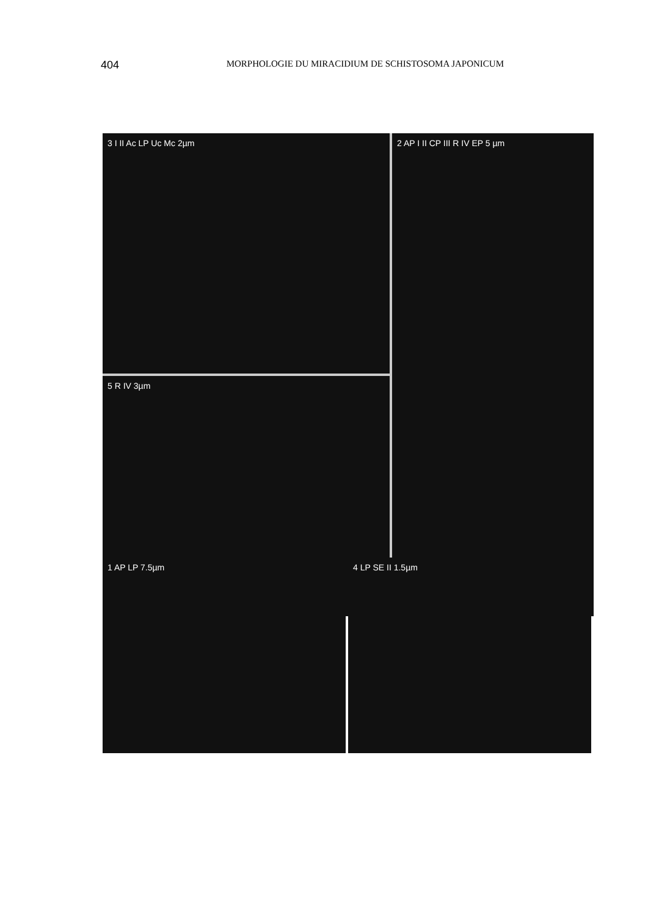404 MORPHOLOGIE DU MIRACIDIUM DE SCHISTOSOMA JAPONICUM
3 I II Ac LP Uc Mc 2µm
5 R IV 3µm
2 AP I II CP III R IV EP 5 µm
1 AP LP 7.5µm
4 LP SE II 1.5µm